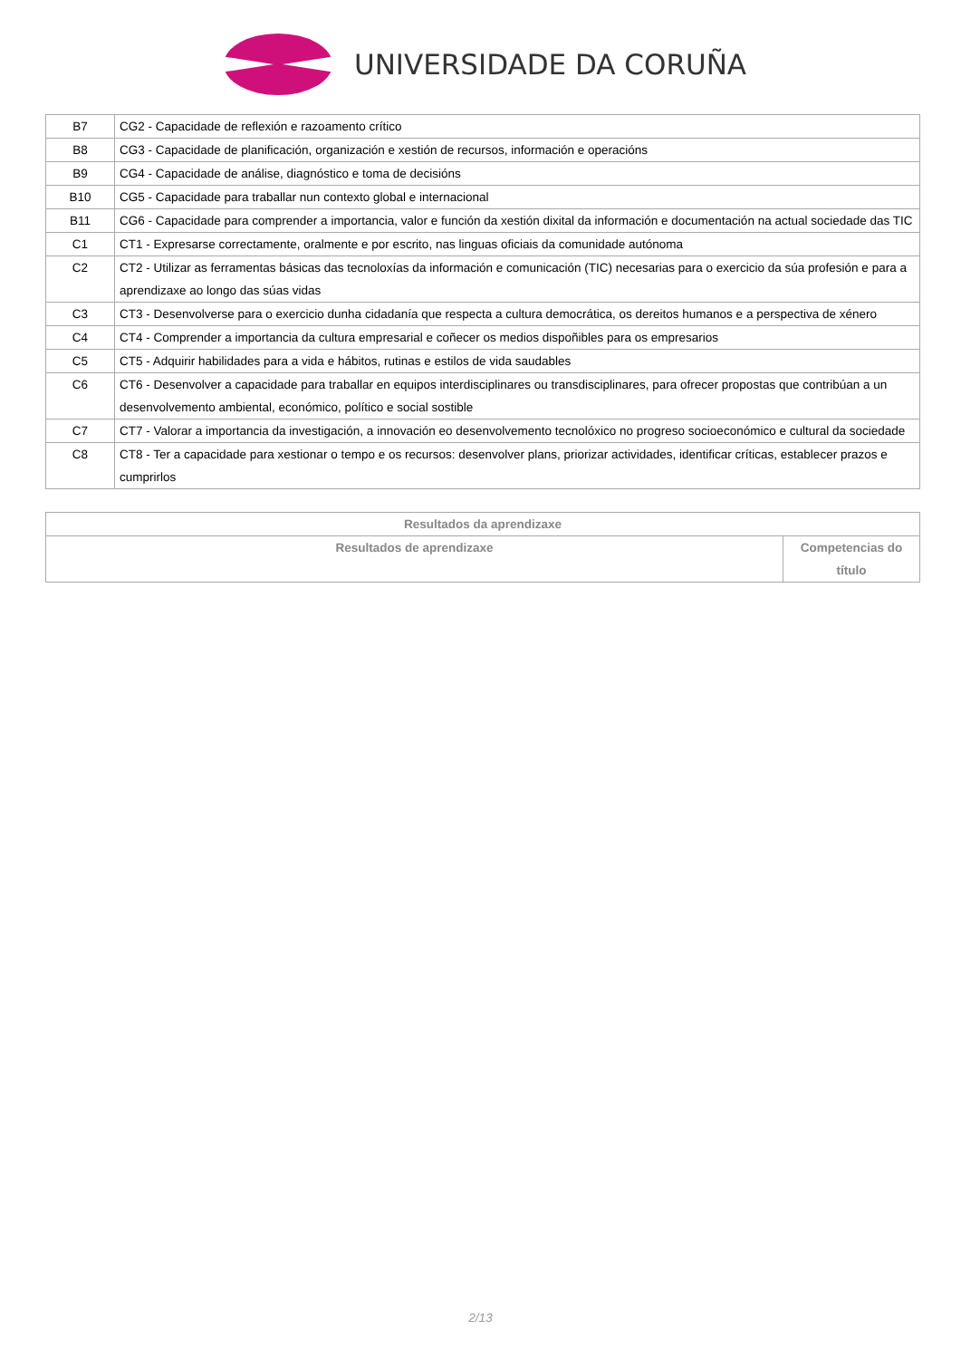UNIVERSIDADE DA CORUÑA
| B7 | CG2 - Capacidade de reflexión e razoamento crítico |
| B8 | CG3 - Capacidade de planificación, organización e xestión de recursos, información e operacións |
| B9 | CG4 - Capacidade de análise, diagnóstico e toma de decisións |
| B10 | CG5 - Capacidade para traballar nun contexto global e internacional |
| B11 | CG6 - Capacidade para comprender a importancia, valor e función da xestión dixital da información e documentación na actual sociedade das TIC |
| C1 | CT1 - Expresarse correctamente, oralmente e por escrito, nas linguas oficiais da comunidade autónoma |
| C2 | CT2 - Utilizar as ferramentas básicas das tecnoloxías da información e comunicación (TIC) necesarias para o exercicio da súa profesión e para a aprendizaxe ao longo das súas vidas |
| C3 | CT3 - Desenvolverse para o exercicio dunha cidadanía que respecta a cultura democrática, os dereitos humanos e a perspectiva de xénero |
| C4 | CT4 - Comprender a importancia da cultura empresarial e coñecer os medios dispoñibles para os empresarios |
| C5 | CT5 - Adquirir habilidades para a vida e hábitos, rutinas e estilos de vida saudables |
| C6 | CT6 - Desenvolver a capacidade para traballar en equipos interdisciplinares ou transdisciplinares, para ofrecer propostas que contribúan a un desenvolvemento ambiental, económico, político e social sostible |
| C7 | CT7 - Valorar a importancia da investigación, a innovación eo desenvolvemento tecnolóxico no progreso socioeconómico e cultural da sociedade |
| C8 | CT8 - Ter a capacidade para xestionar o tempo e os recursos: desenvolver plans, priorizar actividades, identificar críticas, establecer prazos e cumprirlos |
| Resultados da aprendizaxe | |
| --- | --- |
| Resultados de aprendizaxe | Competencias do título |
2/13